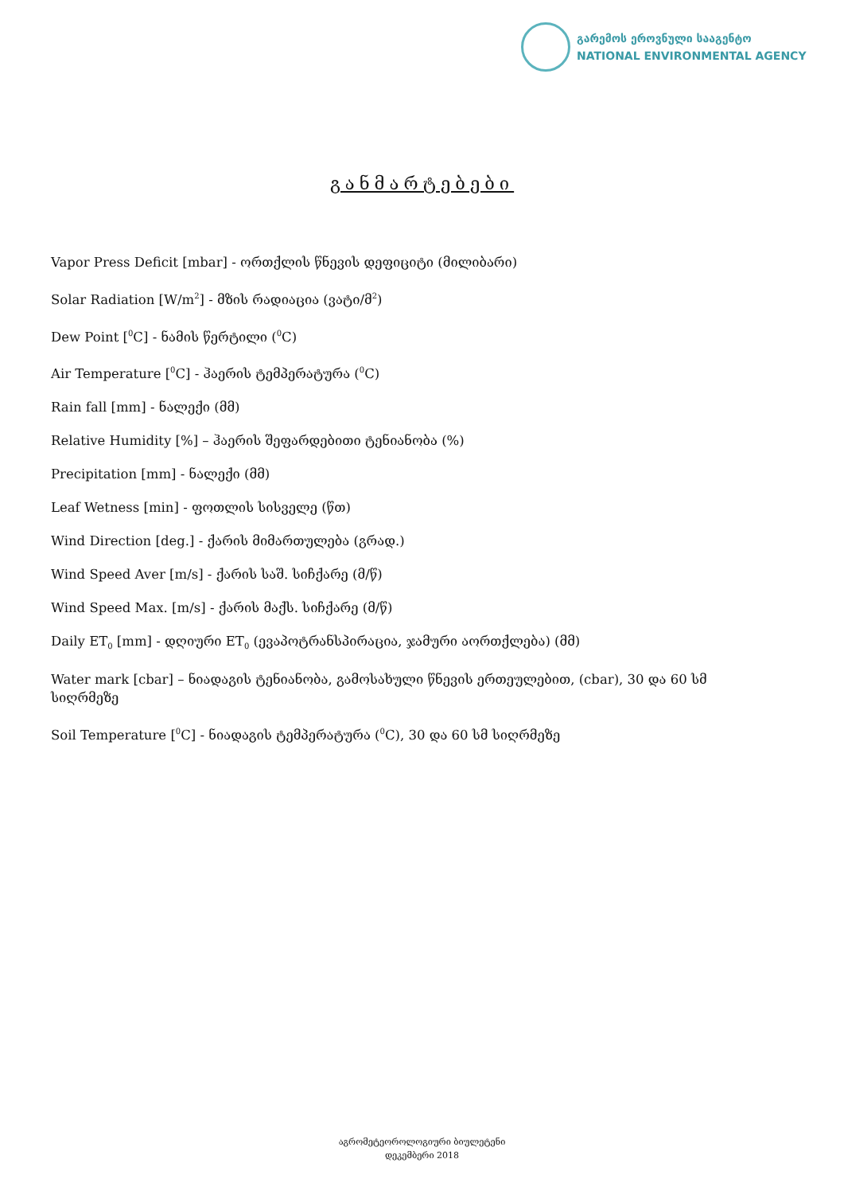გარემოს ეროვნული სააგენტო
NATIONAL ENVIRONMENTAL AGENCY
განმარტებები
Vapor Press Deficit [mbar] - ორთქლის წნევის დეფიციტი (მილიბარი)
Solar Radiation [W/m<sup>2</sup>] - მზის რადიაცია (ვატი/მ<sup>2</sup>)
Dew Point [<sup>0</sup>C] - ნამის წერტილი (<sup>0</sup>C)
Air Temperature [<sup>0</sup>C] - ჰაერის ტემპერატურა (<sup>0</sup>C)
Rain fall [mm] - ნალექი (მმ)
Relative Humidity [%] – ჰაერის შეფარდებითი ტენიანობა (%)
Precipitation [mm] - ნალექი (მმ)
Leaf Wetness [min] - ფოთლის სისველე (წთ)
Wind Direction [deg.] - ქარის მიმართულება (გრად.)
Wind Speed Aver [m/s] - ქარის საშ. სიჩქარე (მ/წ)
Wind Speed Max. [m/s] - ქარის მაქს. სიჩქარე (მ/წ)
Daily ET<sub>0</sub> [mm] - დღიური ET<sub>0</sub> (ევაპოტრანსპირაცია, ჯამური აორთქლება) (მმ)
Water mark [cbar] – ნიადაგის ტენიანობა, გამოსახული წნევის ერთეულებით, (cbar), 30 და 60 სმ სიღრმეზე
Soil Temperature [<sup>0</sup>C] - ნიადაგის ტემპერატურა (<sup>0</sup>C), 30 და 60 სმ სიღრმეზე
აგრომეტეოროლოგიური ბიულეტენი
დეკემბერი 2018